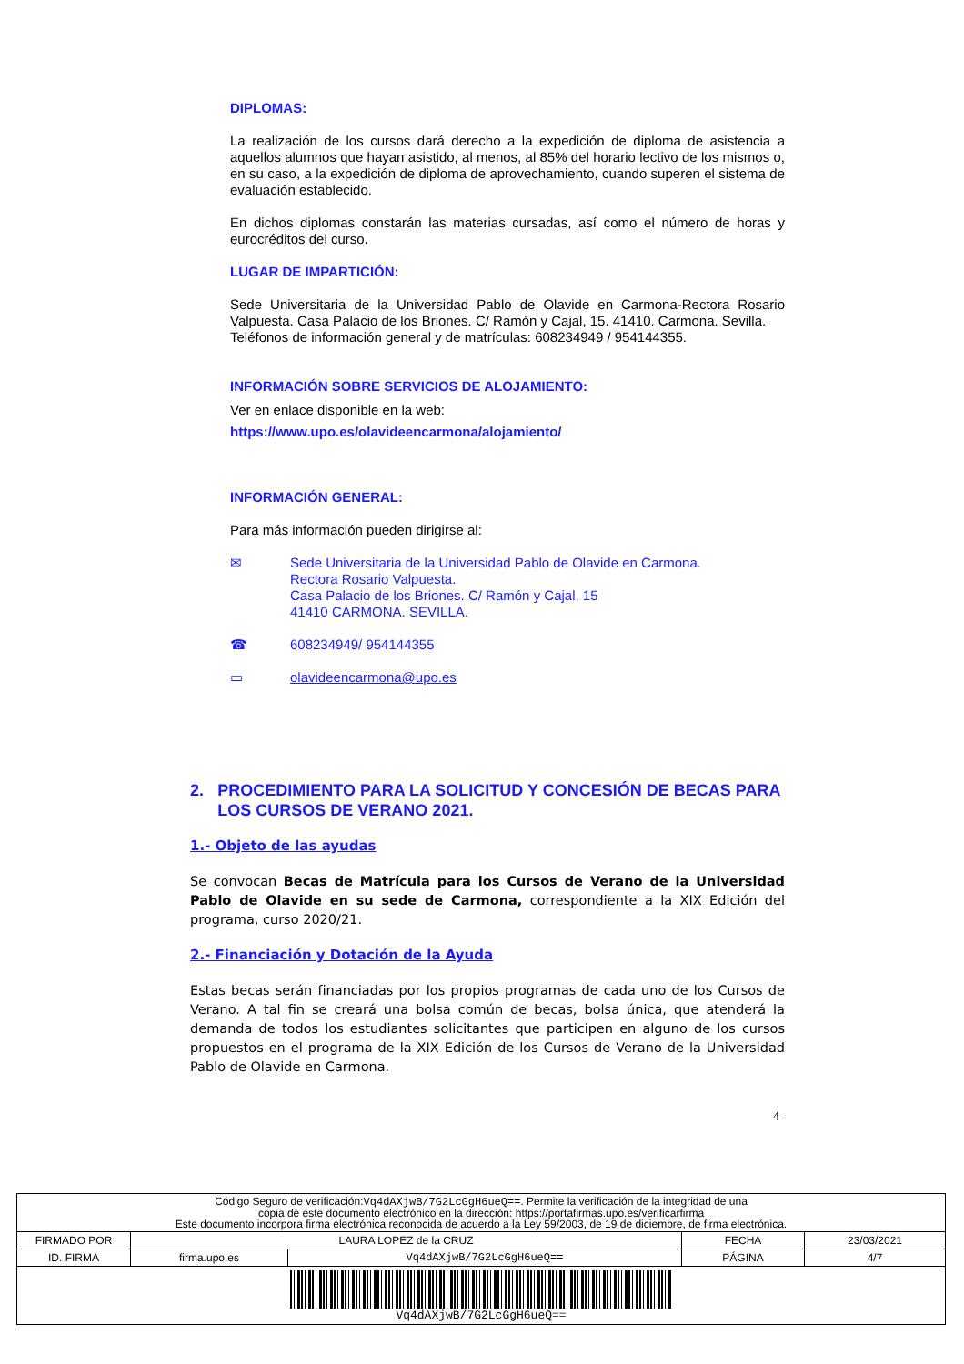DIPLOMAS:
La realización de los cursos dará derecho a la expedición de diploma de asistencia a aquellos alumnos que hayan asistido, al menos, al 85% del horario lectivo de los mismos o, en su caso, a la expedición de diploma de aprovechamiento, cuando superen el sistema de evaluación establecido.
En dichos diplomas constarán las materias cursadas, así como el número de horas y eurocréditos del curso.
LUGAR DE IMPARTICIÓN:
Sede Universitaria de la Universidad Pablo de Olavide en Carmona-Rectora Rosario Valpuesta. Casa Palacio de los Briones. C/ Ramón y Cajal, 15. 41410. Carmona. Sevilla.
Teléfonos de información general y de matrículas: 608234949 / 954144355.
INFORMACIÓN SOBRE SERVICIOS DE ALOJAMIENTO:
Ver en enlace disponible en la web:
https://www.upo.es/olavideencarmona/alojamiento/
INFORMACIÓN GENERAL:
Para más información pueden dirigirse al:
✉ Sede Universitaria de la Universidad Pablo de Olavide en Carmona.
Rectora Rosario Valpuesta.
Casa Palacio de los Briones. C/ Ramón y Cajal, 15
41410 CARMONA. SEVILLA.
☎ 608234949/ 954144355
▭ olavideencarmona@upo.es
2. PROCEDIMIENTO PARA LA SOLICITUD Y CONCESIÓN DE BECAS PARA LOS CURSOS DE VERANO 2021.
1.- Objeto de las ayudas
Se convocan Becas de Matrícula para los Cursos de Verano de la Universidad Pablo de Olavide en su sede de Carmona, correspondiente a la XIX Edición del programa, curso 2020/21.
2.- Financiación y Dotación de la Ayuda
Estas becas serán financiadas por los propios programas de cada uno de los Cursos de Verano. A tal fin se creará una bolsa común de becas, bolsa única, que atenderá la demanda de todos los estudiantes solicitantes que participen en alguno de los cursos propuestos en el programa de la XIX Edición de los Cursos de Verano de la Universidad Pablo de Olavide en Carmona.
4
| Código Seguro de verificación: Vq4dAXjwB/7G2LcGgH6ueQ== . Permite la verificación de la integridad de una copia de este documento electrónico en la dirección: https://portafirmas.upo.es/verificarfirma Este documento incorpora firma electrónica reconocida de acuerdo a la Ley 59/2003, de 19 de diciembre, de firma electrónica. | | | | |
| FIRMADO POR | LAURA LOPEZ de la CRUZ | | FECHA | 23/03/2021 |
| ID. FIRMA | firma.upo.es | Vq4dAXjwB/7G2LcGgH6ueQ== | PÁGINA | 4/7 |
| Vq4dAXjwB/7G2LcGgH6ueQ== | | | | |